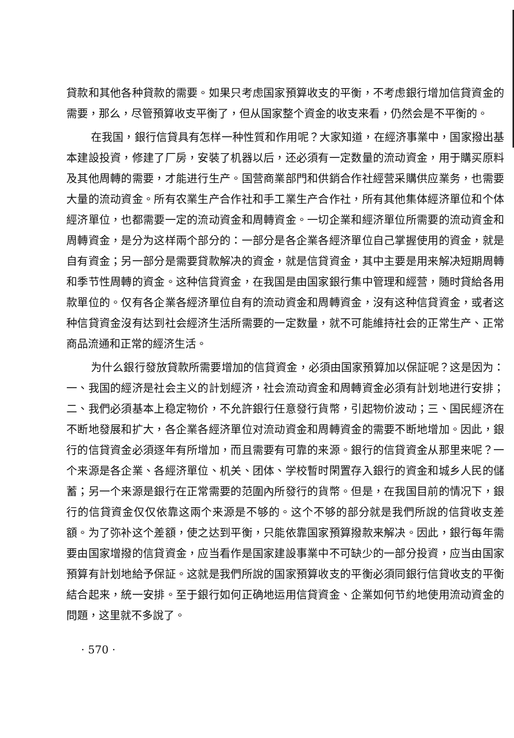貸款和其他各种貸款的需要。如果只考虑国家預算收支的平衡，不考虑銀行增加信貸資金的需要，那么，尽管預算收支平衡了，但从国家整个資金的收支来看，仍然会是不平衡的。
在我国，銀行信貸具有怎样一种性質和作用呢？大家知道，在經济事業中，国家撥出基本建設投資，修建了厂房，安裝了机器以后，还必須有一定数量的流动資金，用于購买原料及其他周轉的需要，才能进行生产。国营商業部門和供銷合作社經营采購供应業务，也需要大量的流动資金。所有农業生产合作社和手工業生产合作社，所有其他集体經济單位和个体經济單位，也都需要一定的流动資金和周轉資金。一切企業和經济單位所需要的流动資金和周轉資金，是分为这样兩个部分的：一部分是各企業各經济單位自己掌握使用的資金，就是自有資金；另一部分是需要貸款解决的資金，就是信貸資金，其中主要是用来解决短期周轉和季节性周轉的資金。这种信貸資金，在我国是由国家銀行集中管理和經营，随时貸給各用款單位的。仅有各企業各經济單位自有的流动資金和周轉資金，沒有这种信貸資金，或者这种信貸資金沒有达到社会經济生活所需要的一定数量，就不可能維持社会的正常生产、正常商品流通和正常的經济生活。
为什么銀行發放貸款所需要增加的信貸資金，必須由国家預算加以保証呢？这是因为：一、我国的經济是社会主义的計划經济，社会流动資金和周轉資金必須有計划地进行安排；二、我們必須基本上稳定物价，不允許銀行任意發行貨幣，引起物价波动；三、国民經济在不断地發展和扩大，各企業各經济單位对流动資金和周轉資金的需要不断地增加。因此，銀行的信貸資金必須逐年有所增加，而且需要有可靠的来源。銀行的信貸資金从那里来呢？一个来源是各企業、各經济單位、机关、团体、学校暫时閑置存入銀行的資金和城乡人民的儲蓄；另一个来源是銀行在正常需要的范圍內所發行的貨幣。但是，在我国目前的情况下，銀行的信貸資金仅仅依靠这兩个来源是不够的。这个不够的部分就是我們所說的信貸收支差額。为了弥补这个差額，使之达到平衡，只能依靠国家預算撥款来解决。因此，銀行每年需要由国家增撥的信貸資金，应当看作是国家建設事業中不可缺少的一部分投資，应当由国家預算有計划地給予保証。这就是我們所說的国家預算收支的平衡必須同銀行信貸收支的平衡結合起来，統一安排。至于銀行如何正确地运用信貸資金、企業如何节約地使用流动資金的問題，这里就不多說了。
· 570 ·